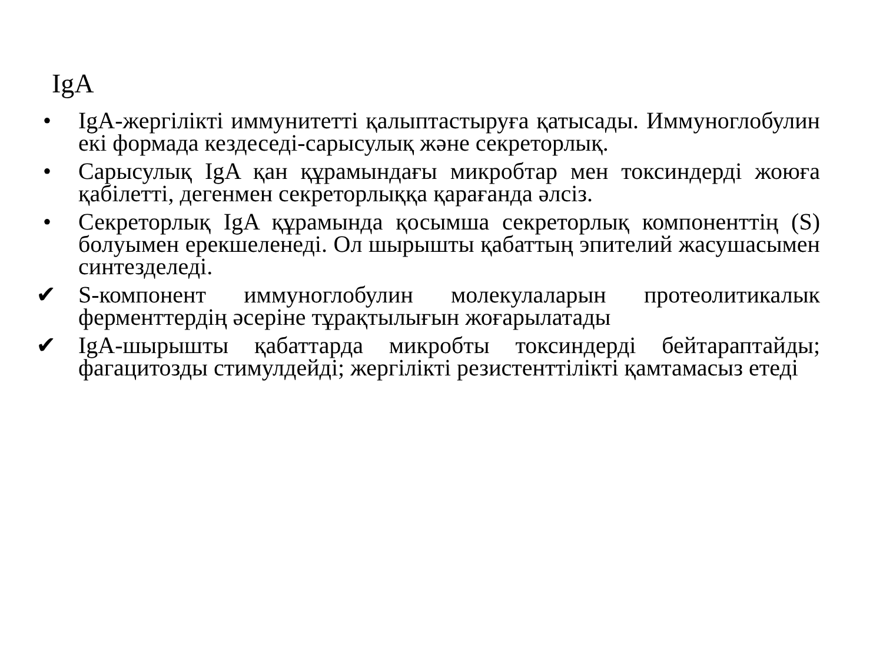IgA
• IgA-жергілікті иммунитетті қалыптастыруға қатысады. Иммуноглобулин екі формада кездеседі-сарысулық және секреторлық.
• Сарысулық IgA қан құрамындағы микробтар мен токсиндерді жоюға қабілетті, дегенмен секреторлыққа қарағанда әлсіз.
• Секреторлық IgA құрамында қосымша секреторлық компоненттің (S) болуымен ерекшеленеді. Ол шырышты қабаттың эпителий жасушасымен синтезделеді.
✔ S-компонент иммуноглобулин молекулаларын протеолитикалык ферменттердің әсеріне тұрақтылығын жоғарылатады
✔ IgA-шырышты қабаттарда микробты токсиндерді бейтараптайды; фагацитозды стимулдейді; жергілікті резистенттілікті қамтамасыз етеді